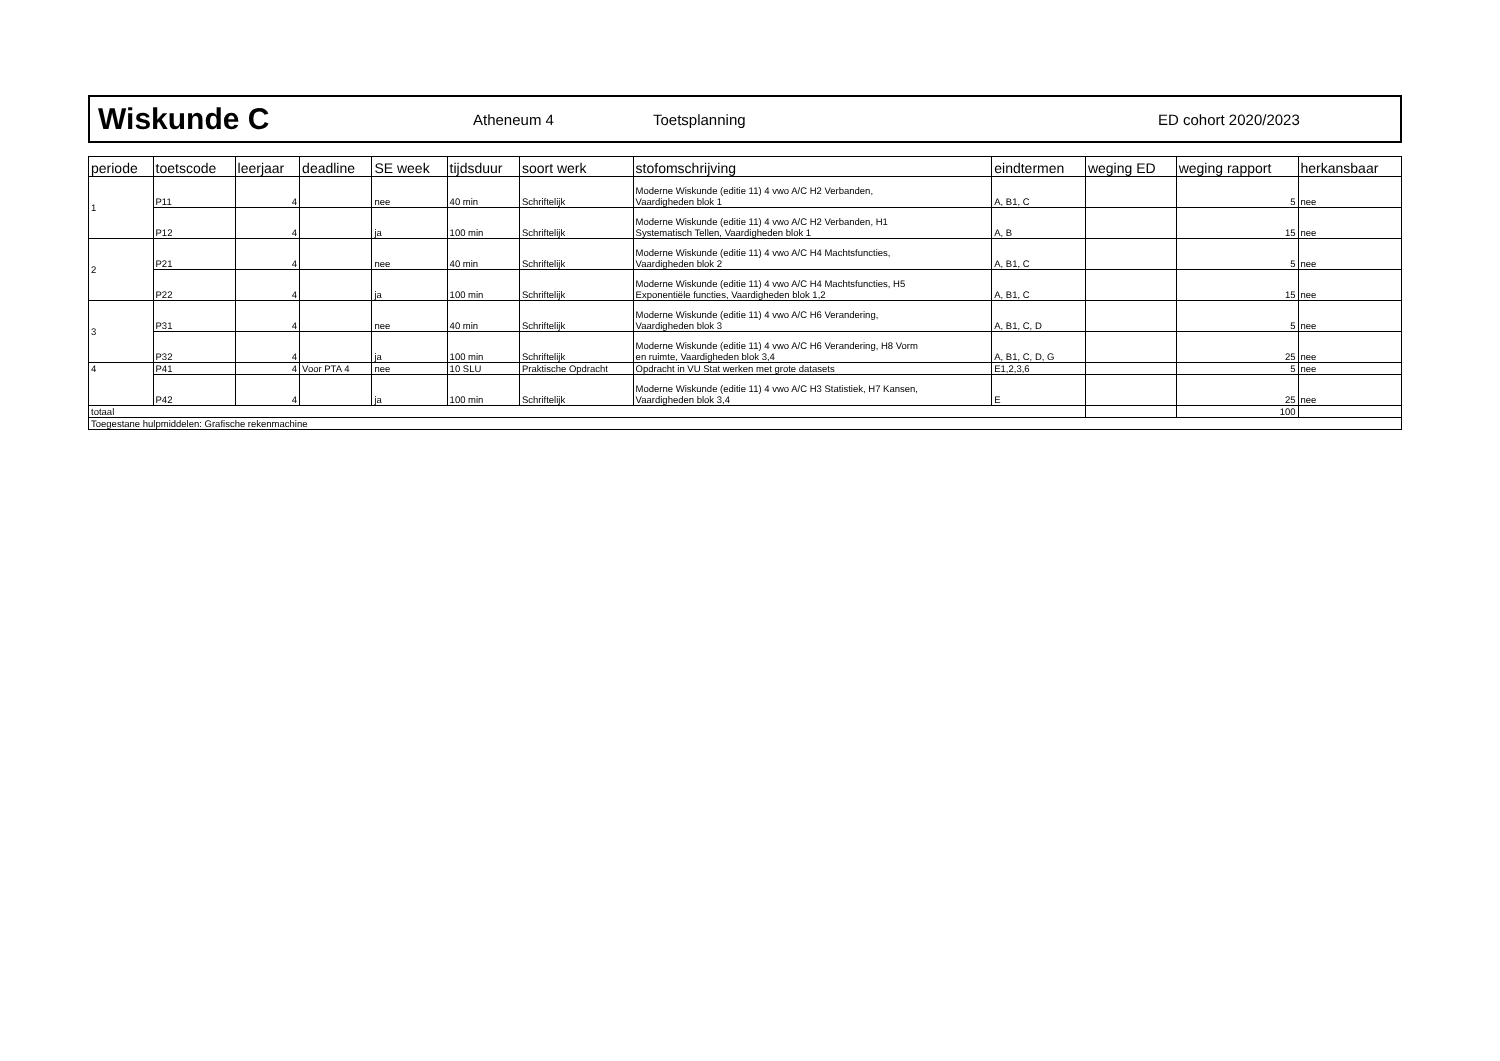Wiskunde C
Atheneum 4 Toetsplanning ED cohort 2020/2023
| periode | toetscode | leerjaar | deadline | SE week | tijdsduur | soort werk | stofomschrijving | eindtermen | weging ED | weging rapport | herkansbaar |
| --- | --- | --- | --- | --- | --- | --- | --- | --- | --- | --- | --- |
| 1 | P11 | 4 | | nee | 40 min | Schriftelijk | Moderne Wiskunde (editie 11) 4 vwo A/C H2 Verbanden, Vaardigheden blok 1 | A, B1, C | | 5 | nee |
| | P12 | 4 | | ja | 100 min | Schriftelijk | Moderne Wiskunde (editie 11) 4 vwo A/C H2 Verbanden, H1 Systematisch Tellen, Vaardigheden blok 1 | A, B | | 15 | nee |
| 2 | P21 | 4 | | nee | 40 min | Schriftelijk | Moderne Wiskunde (editie 11) 4 vwo A/C H4 Machtsfuncties, Vaardigheden blok 2 | A, B1, C | | 5 | nee |
| | P22 | 4 | | ja | 100 min | Schriftelijk | Moderne Wiskunde (editie 11) 4 vwo A/C H4 Machtsfuncties, H5 Exponentiële functies, Vaardigheden blok 1,2 | A, B1, C | | 15 | nee |
| 3 | P31 | 4 | | nee | 40 min | Schriftelijk | Moderne Wiskunde (editie 11) 4 vwo A/C H6 Verandering, Vaardigheden blok 3 | A, B1, C, D | | 5 | nee |
| | P32 | 4 | | ja | 100 min | Schriftelijk | Moderne Wiskunde (editie 11) 4 vwo A/C H6 Verandering, H8 Vorm en ruimte, Vaardigheden blok 3,4 | A, B1, C, D, G | | 25 | nee |
| 4 | P41 | 4 | Voor PTA 4 | nee | 10 SLU | Praktische Opdracht | Opdracht in VU Stat werken met grote datasets | E1,2,3,6 | | 5 | nee |
| | P42 | 4 | | ja | 100 min | Schriftelijk | Moderne Wiskunde (editie 11) 4 vwo A/C H3 Statistiek, H7 Kansen, Vaardigheden blok 3,4 | E | | 25 | nee |
| totaal | | | | | | | | | | 100 | |
| Toegestane hulpmiddelen: Grafische rekenmachine | | | | | | | | | | | |